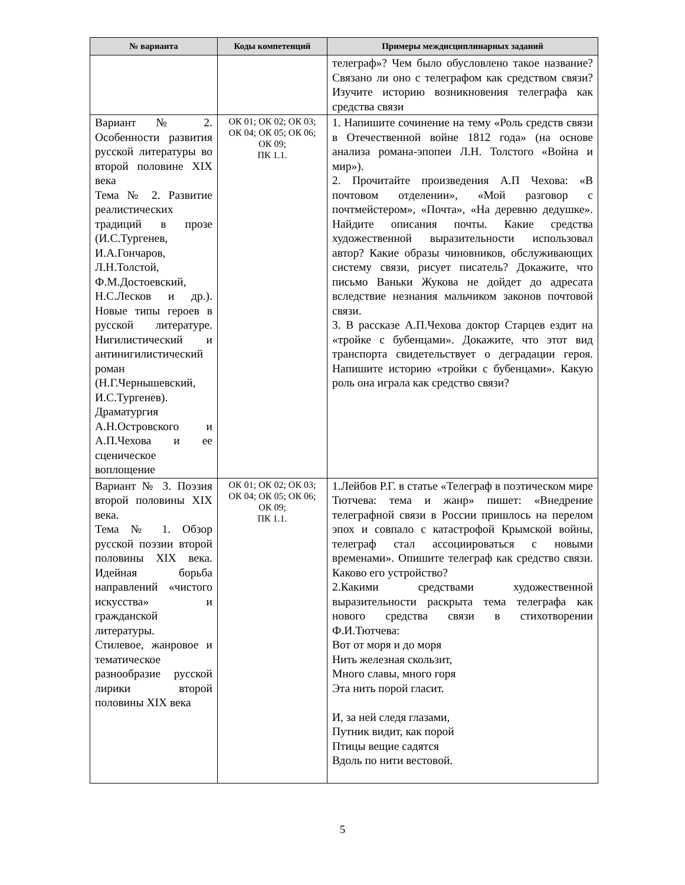| № варианта | Коды компетенций | Примеры междисциплинарных заданий |
| --- | --- | --- |
| | | телеграф»? Чем было обусловлено такое название? Связано ли оно с телеграфом как средством связи? Изучите историю возникновения телеграфа как средства связи |
| Вариант № 2. Особенности развития русской литературы во второй половине XIX века Тема № 2. Развитие реалистических традиций в прозе (И.С.Тургенев, И.А.Гончаров, Л.Н.Толстой, Ф.М.Достоевский, Н.С.Лесков и др.). Новые типы героев в русской литературе. Нигилистический и антинигилистический роман (Н.Г.Чернышевский, И.С.Тургенев). Драматургия А.Н.Островского и А.П.Чехова и ее сценическое воплощение | ОК 01; ОК 02; ОК 03; ОК 04; ОК 05; ОК 06; ОК 09; ПК 1.1. | 1. Напишите сочинение на тему «Роль средств связи в Отечественной войне 1812 года» (на основе анализа романа-эпопеи Л.Н. Толстого «Война и мир»). 2. Прочитайте произведения А.П Чехова: «В почтовом отделении», «Мой разговор с почтмейстером», «Почта», «На деревню дедушке». Найдите описания почты. Какие средства художественной выразительности использовал автор? Какие образы чиновников, обслуживающих систему связи, рисует писатель? Докажите, что письмо Ваньки Жукова не дойдет до адресата вследствие незнания мальчиком законов почтовой связи. 3. В рассказе А.П.Чехова доктор Старцев ездит на «тройке с бубенцами». Докажите, что этот вид транспорта свидетельствует о деградации героя. Напишите историю «тройки с бубенцами». Какую роль она играла как средство связи? |
| Вариант № 3. Поэзия второй половины XIX века. Тема № 1. Обзор русской поэзии второй половины XIX века. Идейная борьба направлений «чистого искусства» и гражданской литературы. Стилевое, жанровое и тематическое разнообразие русской лирики второй половины XIX века | ОК 01; ОК 02; ОК 03; ОК 04; ОК 05; ОК 06; ОК 09; ПК 1.1. | 1.Лейбов Р.Г. в статье «Телеграф в поэтическом мире Тютчева: тема и жанр» пишет: «Внедрение телеграфной связи в России пришлось на перелом эпох и совпало с катастрофой Крымской войны, телеграф стал ассоциироваться с новыми временами». Опишите телеграф как средство связи. Каково его устройство? 2.Какими средствами художественной выразительности раскрыта тема телеграфа как нового средства связи в стихотворении Ф.И.Тютчева: Вот от моря и до моря Нить железная скользит, Много славы, много горя Эта нить порой гласит. И, за ней следя глазами, Путник видит, как порой Птицы вещие садятся Вдоль по нити вестовой. |
5